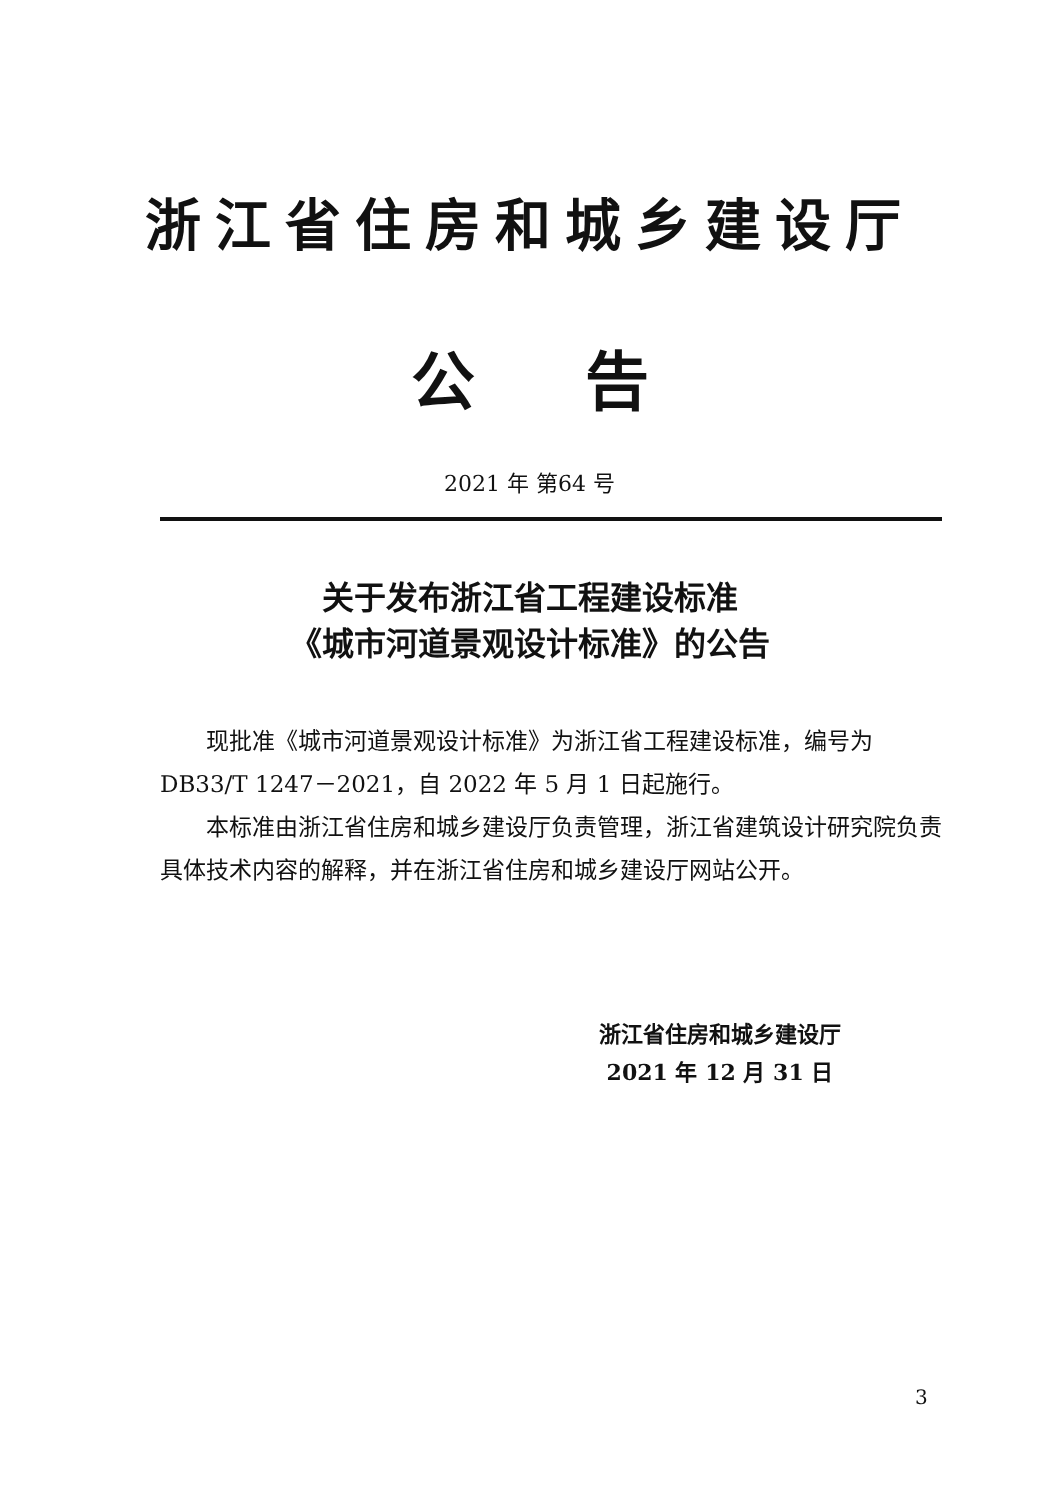浙江省住房和城乡建设厅
公告
2021 年 第64 号
关于发布浙江省工程建设标准
《城市河道景观设计标准》的公告
现批准《城市河道景观设计标准》为浙江省工程建设标准，编号为 DB33/T 1247－2021，自 2022 年 5 月 1 日起施行。
本标准由浙江省住房和城乡建设厅负责管理，浙江省建筑设计研究院负责具体技术内容的解释，并在浙江省住房和城乡建设厅网站公开。
浙江省住房和城乡建设厅
2021 年 12 月 31 日
3